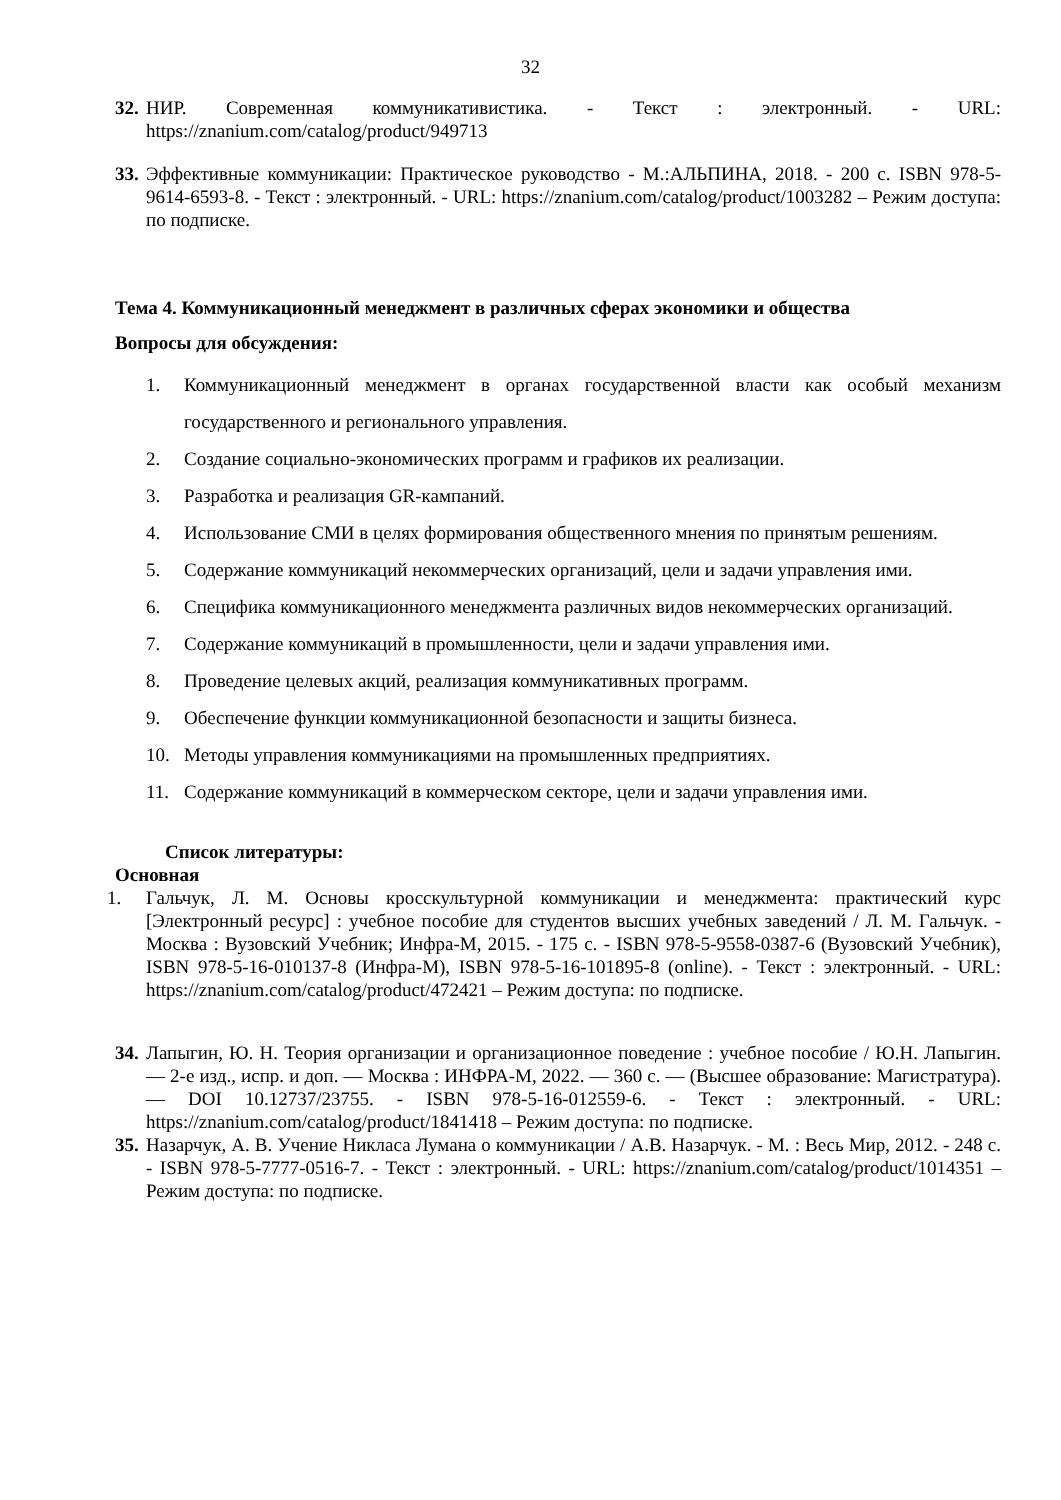32
32. НИР. Современная коммуникативистика. - Текст : электронный. - URL: https://znanium.com/catalog/product/949713
33. Эффективные коммуникации: Практическое руководство - М.:АЛЬПИНА, 2018. - 200 с. ISBN 978-5-9614-6593-8. - Текст : электронный. - URL: https://znanium.com/catalog/product/1003282 – Режим доступа: по подписке.
Тема 4. Коммуникационный менеджмент в различных сферах экономики и общества
Вопросы для обсуждения:
1. Коммуникационный менеджмент в органах государственной власти как особый механизм государственного и регионального управления.
2. Создание социально-экономических программ и графиков их реализации.
3. Разработка и реализация GR-кампаний.
4. Использование СМИ в целях формирования общественного мнения по принятым решениям.
5. Содержание коммуникаций некоммерческих организаций, цели и задачи управления ими.
6. Специфика коммуникационного менеджмента различных видов некоммерческих организаций.
7. Содержание коммуникаций в промышленности, цели и задачи управления ими.
8. Проведение целевых акций, реализация коммуникативных программ.
9. Обеспечение функции коммуникационной безопасности и защиты бизнеса.
10. Методы управления коммуникациями на промышленных предприятиях.
11. Содержание коммуникаций в коммерческом секторе, цели и задачи управления ими.
Список литературы:
Основная
1. Гальчук, Л. М. Основы кросскультурной коммуникации и менеджмента: практический курс [Электронный ресурс] : учебное пособие для студентов высших учебных заведений / Л. М. Гальчук. - Москва : Вузовский Учебник; Инфра-М, 2015. - 175 с. - ISBN 978-5-9558-0387-6 (Вузовский Учебник), ISBN 978-5-16-010137-8 (Инфра-М), ISBN 978-5-16-101895-8 (online). - Текст : электронный. - URL: https://znanium.com/catalog/product/472421 – Режим доступа: по подписке.
34. Лапыгин, Ю. Н. Теория организации и организационное поведение : учебное пособие / Ю.Н. Лапыгин. — 2-е изд., испр. и доп. — Москва : ИНФРА-М, 2022. — 360 с. — (Высшее образование: Магистратура). — DOI 10.12737/23755. - ISBN 978-5-16-012559-6. - Текст : электронный. - URL: https://znanium.com/catalog/product/1841418 – Режим доступа: по подписке.
35. Назарчук, А. В. Учение Никласа Лумана о коммуникации / А.В. Назарчук. - М. : Весь Мир, 2012. - 248 с. - ISBN 978-5-7777-0516-7. - Текст : электронный. - URL: https://znanium.com/catalog/product/1014351 – Режим доступа: по подписке.